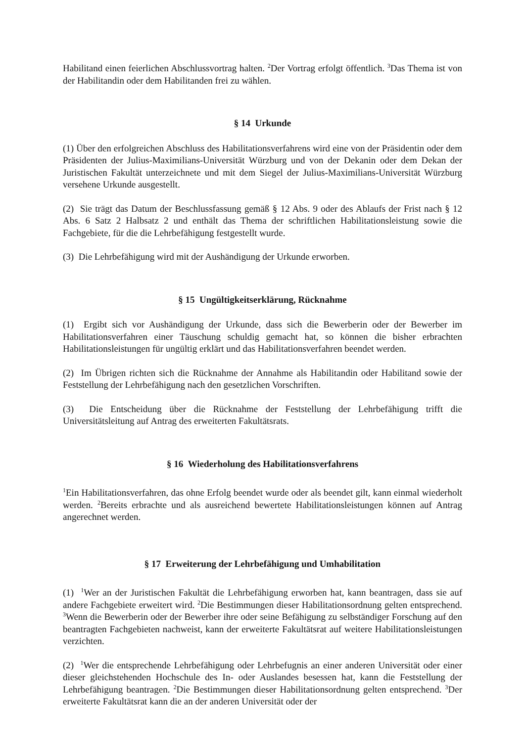Habilitand einen feierlichen Abschlussvortrag halten. <sup>2</sup>Der Vortrag erfolgt öffentlich. <sup>3</sup>Das Thema ist von der Habilitandin oder dem Habilitanden frei zu wählen.
§ 14 Urkunde
(1) Über den erfolgreichen Abschluss des Habilitationsverfahrens wird eine von der Präsidentin oder dem Präsidenten der Julius-Maximilians-Universität Würzburg und von der Dekanin oder dem Dekan der Juristischen Fakultät unterzeichnete und mit dem Siegel der Julius-Maximilians-Universität Würzburg versehene Urkunde ausgestellt.
(2) Sie trägt das Datum der Beschlussfassung gemäß § 12 Abs. 9 oder des Ablaufs der Frist nach § 12 Abs. 6 Satz 2 Halbsatz 2 und enthält das Thema der schriftlichen Habilitationsleistung sowie die Fachgebiete, für die die Lehrbefähigung festgestellt wurde.
(3) Die Lehrbefähigung wird mit der Aushändigung der Urkunde erworben.
§ 15 Ungültigkeitserklärung, Rücknahme
(1) Ergibt sich vor Aushändigung der Urkunde, dass sich die Bewerberin oder der Bewerber im Habilitationsverfahren einer Täuschung schuldig gemacht hat, so können die bisher erbrachten Habilitationsleistungen für ungültig erklärt und das Habilitationsverfahren beendet werden.
(2) Im Übrigen richten sich die Rücknahme der Annahme als Habilitandin oder Habilitand sowie der Feststellung der Lehrbefähigung nach den gesetzlichen Vorschriften.
(3) Die Entscheidung über die Rücknahme der Feststellung der Lehrbefähigung trifft die Universitätsleitung auf Antrag des erweiterten Fakultätsrats.
§ 16 Wiederholung des Habilitationsverfahrens
<sup>1</sup> Ein Habilitationsverfahren, das ohne Erfolg beendet wurde oder als beendet gilt, kann einmal wiederholt werden. <sup>2</sup>Bereits erbrachte und als ausreichend bewertete Habilitationsleistungen können auf Antrag angerechnet werden.
§ 17 Erweiterung der Lehrbefähigung und Umhabilitation
(1) <sup>1</sup>Wer an der Juristischen Fakultät die Lehrbefähigung erworben hat, kann beantragen, dass sie auf andere Fachgebiete erweitert wird. <sup>2</sup>Die Bestimmungen dieser Habilitationsordnung gelten entsprechend. <sup>3</sup>Wenn die Bewerberin oder der Bewerber ihre oder seine Befähigung zu selbständiger Forschung auf den beantragten Fachgebieten nachweist, kann der erweiterte Fakultätsrat auf weitere Habilitationsleistungen verzichten.
(2) <sup>1</sup>Wer die entsprechende Lehrbefähigung oder Lehrbefugnis an einer anderen Universität oder einer dieser gleichstehenden Hochschule des In- oder Auslandes besessen hat, kann die Feststellung der Lehrbefähigung beantragen. <sup>2</sup>Die Bestimmungen dieser Habilitationsordnung gelten entsprechend. <sup>3</sup>Der erweiterte Fakultätsrat kann die an der anderen Universität oder der